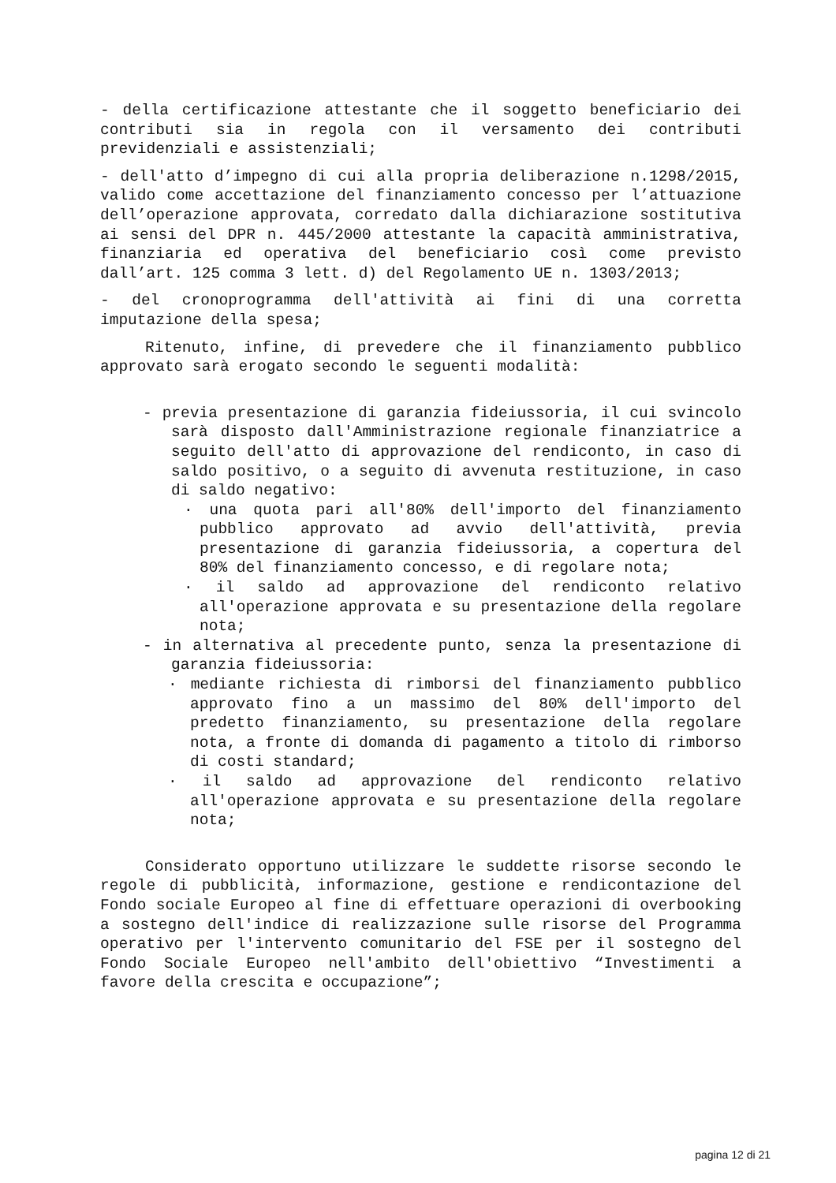- della certificazione attestante che il soggetto beneficiario dei contributi sia in regola con il versamento dei contributi previdenziali e assistenziali;
- dell'atto d’impegno di cui alla propria deliberazione n.1298/2015, valido come accettazione del finanziamento concesso per l’attuazione dell’operazione approvata, corredato dalla dichiarazione sostitutiva ai sensi del DPR n. 445/2000 attestante la capacità amministrativa, finanziaria ed operativa del beneficiario così come previsto dall’art. 125 comma 3 lett. d) del Regolamento UE n. 1303/2013;
- del cronoprogramma dell'attività ai fini di una corretta imputazione della spesa;
Ritenuto, infine, di prevedere che il finanziamento pubblico approvato sarà erogato secondo le seguenti modalità:
- previa presentazione di garanzia fideiussoria, il cui svincolo sarà disposto dall'Amministrazione regionale finanziatrice a seguito dell'atto di approvazione del rendiconto, in caso di saldo positivo, o a seguito di avvenuta restituzione, in caso di saldo negativo:
· una quota pari all'80% dell'importo del finanziamento pubblico approvato ad avvio dell'attività, previa presentazione di garanzia fideiussoria, a copertura del 80% del finanziamento concesso, e di regolare nota;
· il saldo ad approvazione del rendiconto relativo all'operazione approvata e su presentazione della regolare nota;
- in alternativa al precedente punto, senza la presentazione di garanzia fideiussoria:
· mediante richiesta di rimborsi del finanziamento pubblico approvato fino a un massimo del 80% dell'importo del predetto finanziamento, su presentazione della regolare nota, a fronte di domanda di pagamento a titolo di rimborso di costi standard;
· il saldo ad approvazione del rendiconto relativo all'operazione approvata e su presentazione della regolare nota;
Considerato opportuno utilizzare le suddette risorse secondo le regole di pubblicità, informazione, gestione e rendicontazione del Fondo sociale Europeo al fine di effettuare operazioni di overbooking a sostegno dell'indice di realizzazione sulle risorse del Programma operativo per l'intervento comunitario del FSE per il sostegno del Fondo Sociale Europeo nell'ambito dell'obiettivo “Investimenti a favore della crescita e occupazione”;
pagina 12 di 21